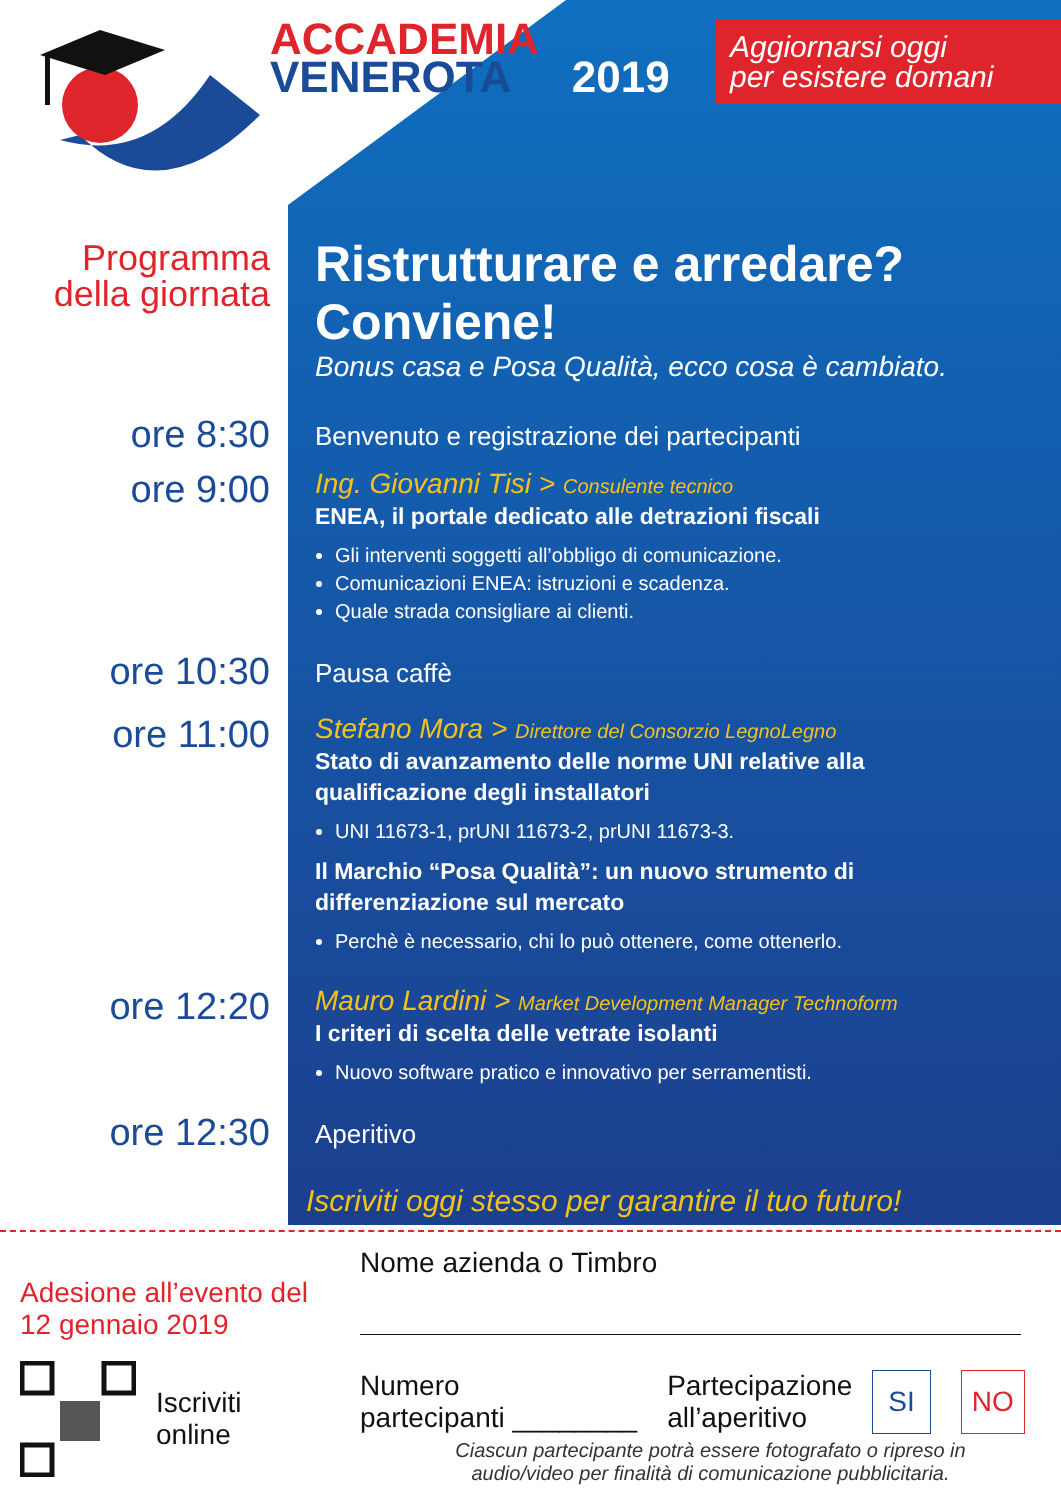ACCADEMIA
VENEROTA 2019
Aggiornarsi oggi
per esistere domani
Programma
della giornata
Ristrutturare e arredare? Conviene!
Bonus casa e Posa Qualità, ecco cosa è cambiato.
ore 8:30
Benvenuto e registrazione dei partecipanti
ore 9:00
Ing. Giovanni Tisi > Consulente tecnico
ENEA, il portale dedicato alle detrazioni fiscali
Gli interventi soggetti all’obbligo di comunicazione.
Comunicazioni ENEA: istruzioni e scadenza.
Quale strada consigliare ai clienti.
ore 10:30
Pausa caffè
ore 11:00
Stefano Mora > Direttore del Consorzio LegnoLegno
Stato di avanzamento delle norme UNI relative alla qualificazione degli installatori
UNI 11673-1, prUNI 11673-2, prUNI 11673-3.
Il Marchio “Posa Qualità”: un nuovo strumento di differenziazione sul mercato
Perchè è necessario, chi lo può ottenere, come ottenerlo.
ore 12:20
Mauro Lardini > Market Development Manager Technoform
I criteri di scelta delle vetrate isolanti
Nuovo software pratico e innovativo per serramentisti.
ore 12:30
Aperitivo
Iscriviti oggi stesso per garantire il tuo futuro!
Adesione all’evento del
12 gennaio 2019
Iscriviti
online
Nome azienda o Timbro
Numero
partecipanti ________ Partecipazione
all’aperitivo SI NO
Ciascun partecipante potrà essere fotografato o ripreso in
audio/video per finalità di comunicazione pubblicitaria.